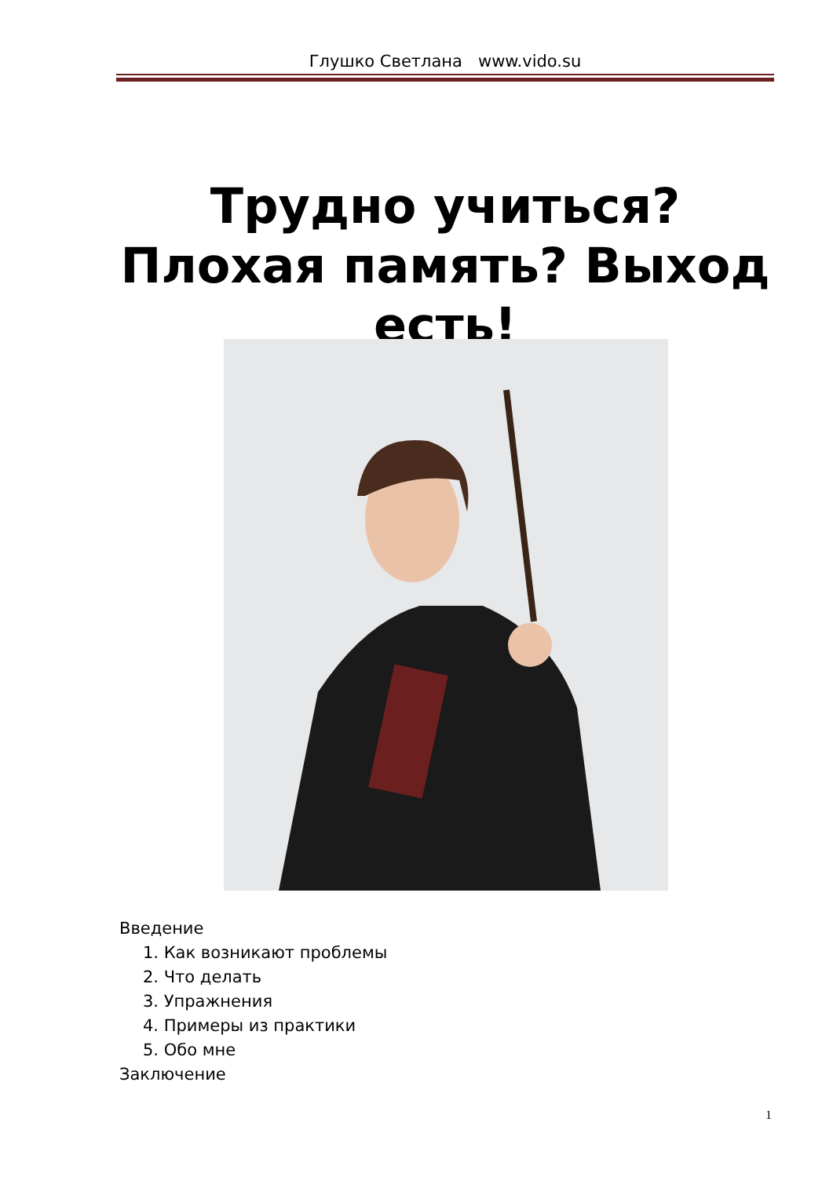Глушко Светлана www.vido.su
Трудно учиться? Плохая память? Выход есть!
Введение
1. Как возникают проблемы
2. Что делать
3. Упражнения
4. Примеры из практики
5. Обо мне
Заключение
1